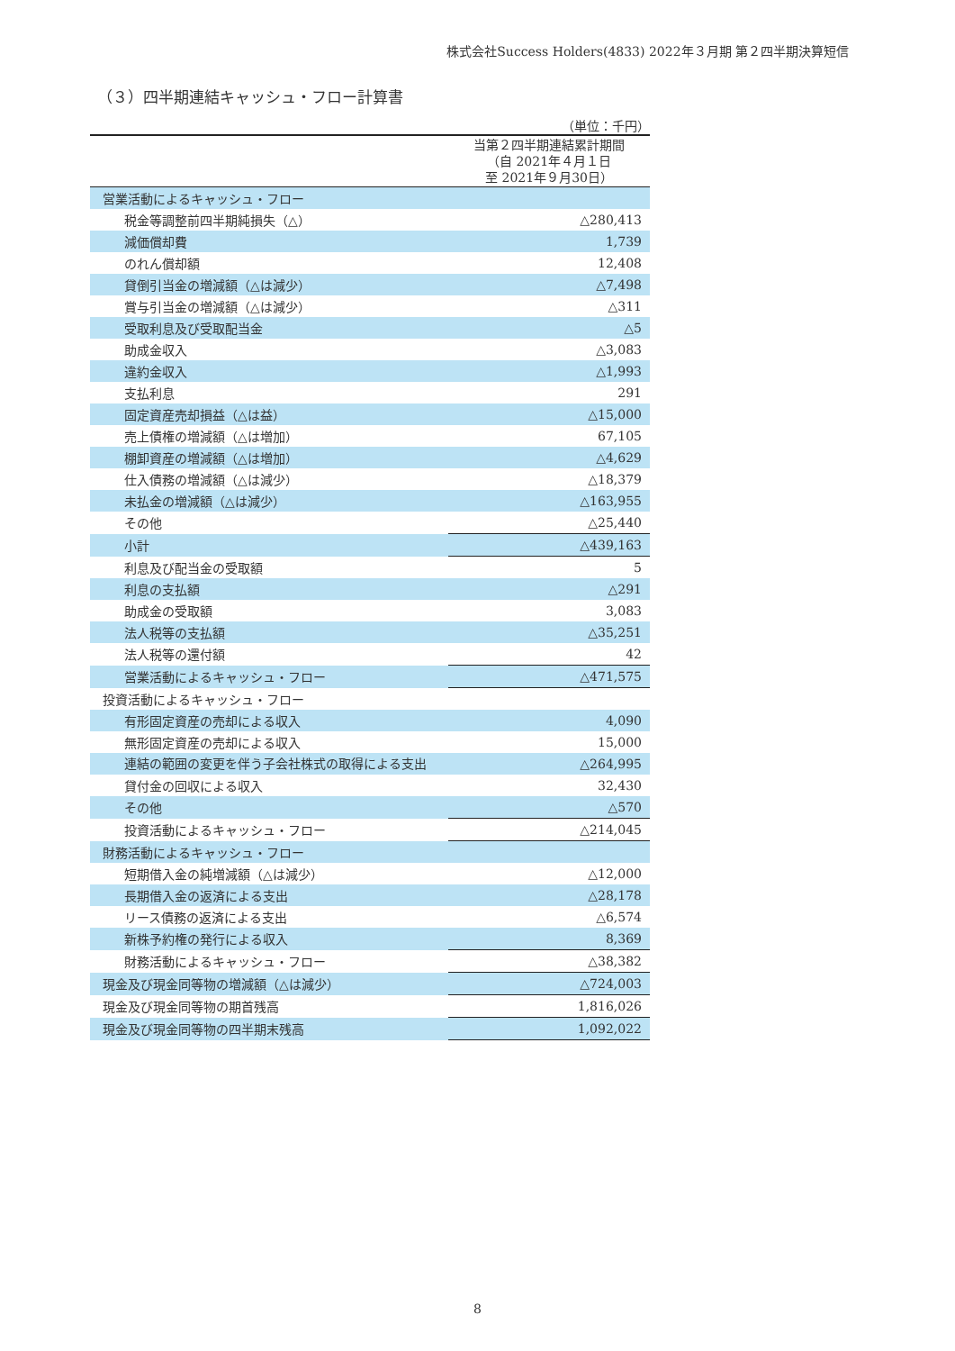株式会社Success Holders(4833) 2022年３月期 第２四半期決算短信
（３）四半期連結キャッシュ・フロー計算書
（単位：千円）
| | 当第２四半期連結累計期間 （自 2021年４月１日 至 2021年９月30日） |
| --- | --- |
| 営業活動によるキャッシュ・フロー | |
| 税金等調整前四半期純損失（△） | △280,413 |
| 減価償却費 | 1,739 |
| のれん償却額 | 12,408 |
| 貸倒引当金の増減額（△は減少） | △7,498 |
| 賞与引当金の増減額（△は減少） | △311 |
| 受取利息及び受取配当金 | △5 |
| 助成金収入 | △3,083 |
| 違約金収入 | △1,993 |
| 支払利息 | 291 |
| 固定資産売却損益（△は益） | △15,000 |
| 売上債権の増減額（△は増加） | 67,105 |
| 棚卸資産の増減額（△は増加） | △4,629 |
| 仕入債務の増減額（△は減少） | △18,379 |
| 未払金の増減額（△は減少） | △163,955 |
| その他 | △25,440 |
| 小計 | △439,163 |
| 利息及び配当金の受取額 | 5 |
| 利息の支払額 | △291 |
| 助成金の受取額 | 3,083 |
| 法人税等の支払額 | △35,251 |
| 法人税等の還付額 | 42 |
| 営業活動によるキャッシュ・フロー | △471,575 |
| 投資活動によるキャッシュ・フロー | |
| 有形固定資産の売却による収入 | 4,090 |
| 無形固定資産の売却による収入 | 15,000 |
| 連結の範囲の変更を伴う子会社株式の取得による支出 | △264,995 |
| 貸付金の回収による収入 | 32,430 |
| その他 | △570 |
| 投資活動によるキャッシュ・フロー | △214,045 |
| 財務活動によるキャッシュ・フロー | |
| 短期借入金の純増減額（△は減少） | △12,000 |
| 長期借入金の返済による支出 | △28,178 |
| リース債務の返済による支出 | △6,574 |
| 新株予約権の発行による収入 | 8,369 |
| 財務活動によるキャッシュ・フロー | △38,382 |
| 現金及び現金同等物の増減額（△は減少） | △724,003 |
| 現金及び現金同等物の期首残高 | 1,816,026 |
| 現金及び現金同等物の四半期末残高 | 1,092,022 |
8